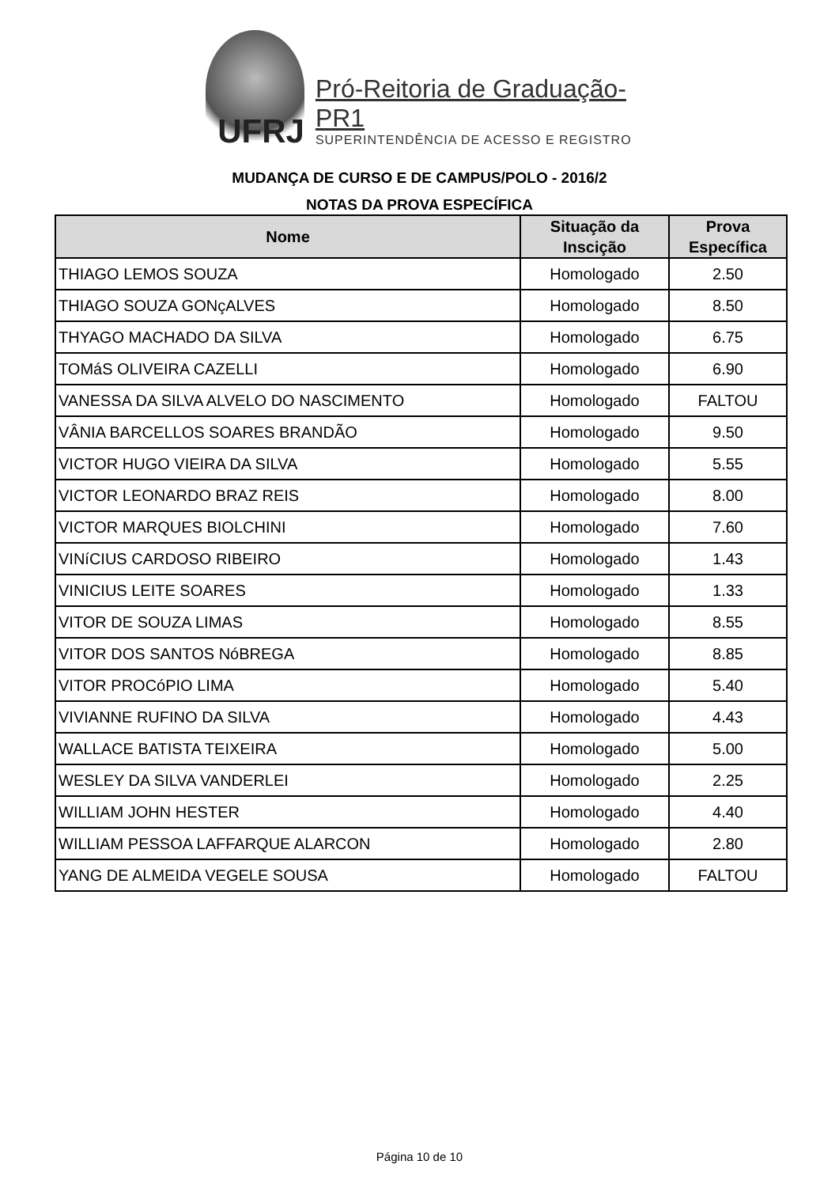UFRJ
Pró-Reitoria de Graduação-PR1
SUPERINTENDÊNCIA DE ACESSO E REGISTRO
MUDANÇA DE CURSO E DE CAMPUS/POLO - 2016/2
NOTAS DA PROVA ESPECÍFICA
| Nome | Situação da Inscição | Prova Específica |
| --- | --- | --- |
| THIAGO LEMOS SOUZA | Homologado | 2.50 |
| THIAGO SOUZA GONçALVES | Homologado | 8.50 |
| THYAGO MACHADO DA SILVA | Homologado | 6.75 |
| TOMáS OLIVEIRA CAZELLI | Homologado | 6.90 |
| VANESSA DA SILVA ALVELO DO NASCIMENTO | Homologado | FALTOU |
| VÂNIA BARCELLOS SOARES BRANDÃO | Homologado | 9.50 |
| VICTOR HUGO VIEIRA DA SILVA | Homologado | 5.55 |
| VICTOR LEONARDO BRAZ REIS | Homologado | 8.00 |
| VICTOR MARQUES BIOLCHINI | Homologado | 7.60 |
| VINíCIUS CARDOSO RIBEIRO | Homologado | 1.43 |
| VINICIUS LEITE SOARES | Homologado | 1.33 |
| VITOR DE SOUZA LIMAS | Homologado | 8.55 |
| VITOR DOS SANTOS NóBREGA | Homologado | 8.85 |
| VITOR PROCóPIO LIMA | Homologado | 5.40 |
| VIVIANNE RUFINO DA SILVA | Homologado | 4.43 |
| WALLACE BATISTA TEIXEIRA | Homologado | 5.00 |
| WESLEY DA SILVA VANDERLEI | Homologado | 2.25 |
| WILLIAM JOHN HESTER | Homologado | 4.40 |
| WILLIAM PESSOA LAFFARQUE ALARCON | Homologado | 2.80 |
| YANG DE ALMEIDA VEGELE SOUSA | Homologado | FALTOU |
Página 10 de 10